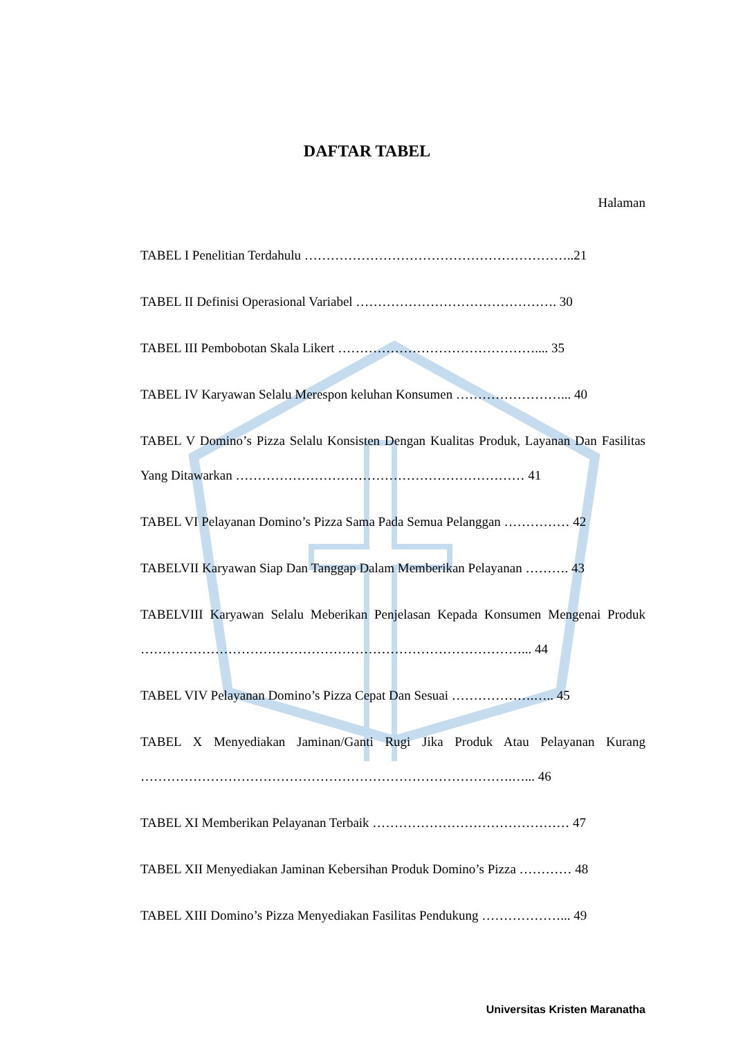DAFTAR TABEL
Halaman
TABEL I Penelitian Terdahulu ……………………………………………………..21
TABEL II Definisi Operasional Variabel ………………………………………. 30
TABEL III Pembobotan Skala Likert ……………………………………….... 35
TABEL IV Karyawan Selalu Merespon keluhan Konsumen ……………………... 40
TABEL V Domino’s Pizza Selalu Konsisten Dengan Kualitas Produk, Layanan Dan Fasilitas Yang Ditawarkan ………………………………………………………… 41
TABEL VI Pelayanan Domino’s Pizza Sama Pada Semua Pelanggan …………… 42
TABELVII Karyawan Siap Dan Tanggap Dalam Memberikan Pelayanan ………. 43
TABELVIII Karyawan Selalu Meberikan Penjelasan Kepada Konsumen Mengenai Produk ……………………………………………………………………………... 44
TABEL VIV Pelayanan Domino’s Pizza Cepat Dan Sesuai ……………….….. 45
TABEL X Menyediakan Jaminan/Ganti Rugi Jika Produk Atau Pelayanan Kurang ………………………………………………………………………….…... 46
TABEL XI Memberikan Pelayanan Terbaik ……………………………………… 47
TABEL XII Menyediakan Jaminan Kebersihan Produk Domino’s Pizza ………… 48
TABEL XIII Domino’s Pizza Menyediakan Fasilitas Pendukung ………………... 49
Universitas Kristen Maranatha